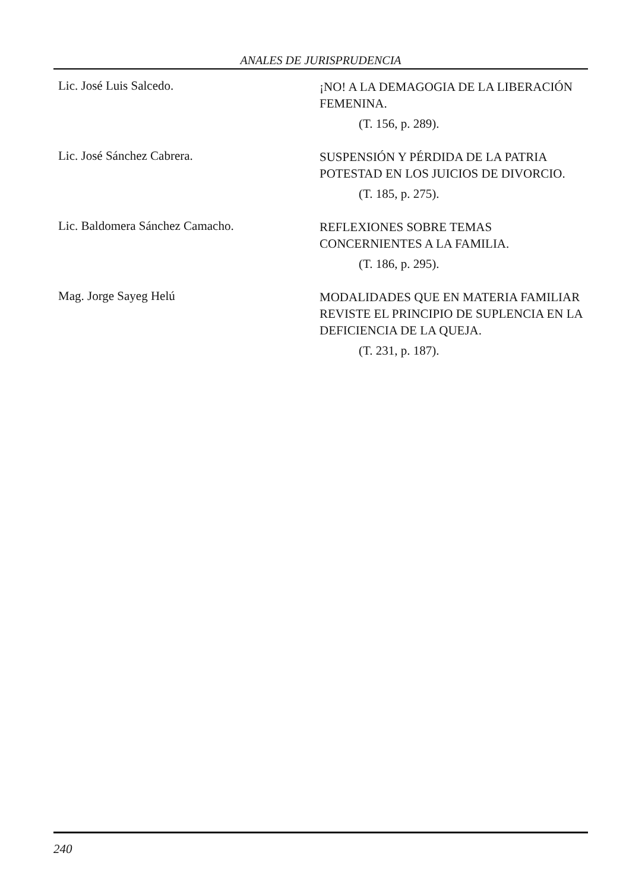ANALES DE JURISPRUDENCIA
Lic. José Luis Salcedo.
¡NO! A LA DEMAGOGIA DE LA LIBERACIÓN FEMENINA.
(T. 156, p. 289).
Lic. José Sánchez Cabrera.
SUSPENSIÓN Y PÉRDIDA DE LA PATRIA POTESTAD EN LOS JUICIOS DE DIVORCIO.
(T. 185, p. 275).
Lic. Baldomera Sánchez Camacho.
REFLEXIONES SOBRE TEMAS CONCERNIENTES A LA FAMILIA.
(T. 186, p. 295).
Mag. Jorge Sayeg Helú
MODALIDADES QUE EN MATERIA FAMILIAR REVISTE EL PRINCIPIO DE SUPLENCIA EN LA DEFICIENCIA DE LA QUEJA.
(T. 231, p. 187).
240